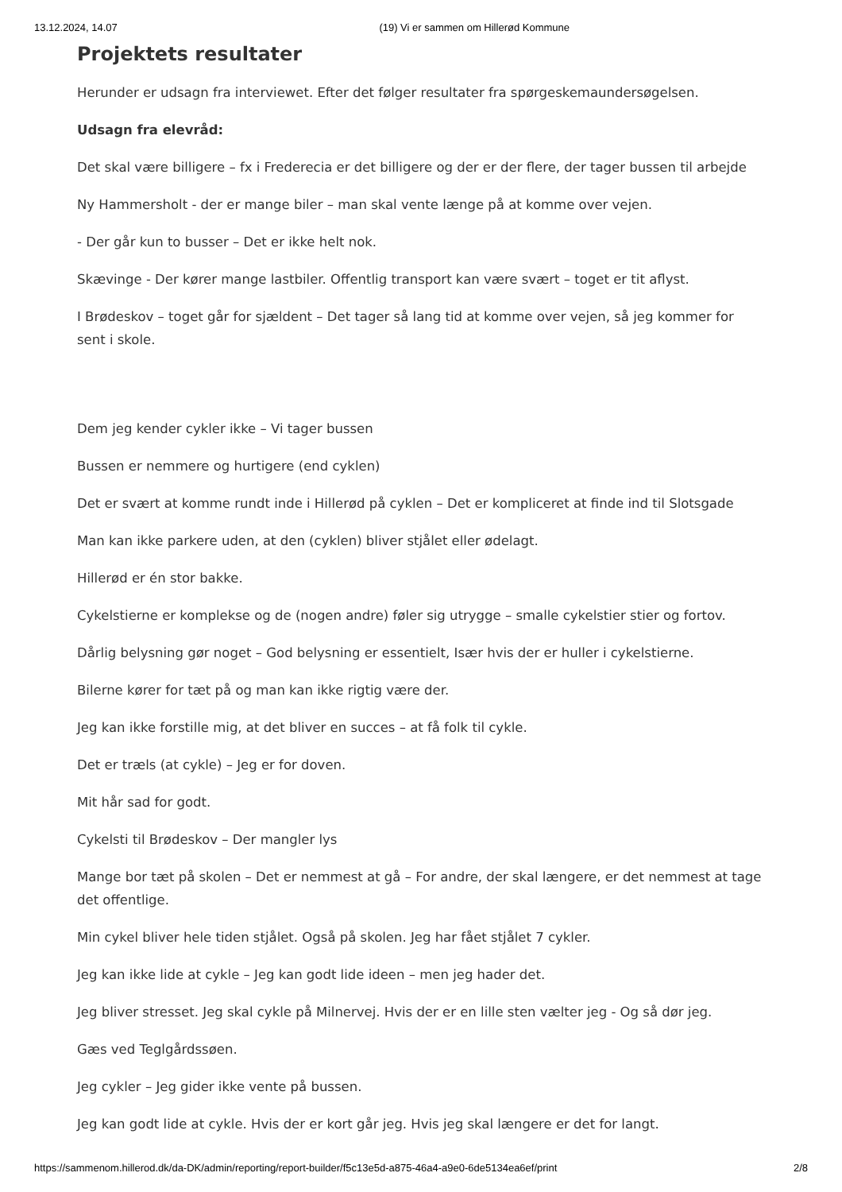13.12.2024, 14.07 (19) Vi er sammen om Hillerød Kommune
Projektets resultater
Herunder er udsagn fra interviewet. Efter det følger resultater fra spørgeskemaundersøgelsen.
Udsagn fra elevråd:
Det skal være billigere – fx i Frederecia er det billigere og der er der flere, der tager bussen til arbejde
Ny Hammersholt - der er mange biler – man skal vente længe på at komme over vejen.
- Der går kun to busser – Det er ikke helt nok.
Skævinge - Der kører mange lastbiler. Offentlig transport kan være svært – toget er tit aflyst.
I Brødeskov – toget går for sjældent – Det tager så lang tid at komme over vejen, så jeg kommer for sent i skole.
Dem jeg kender cykler ikke – Vi tager bussen
Bussen er nemmere og hurtigere (end cyklen)
Det er svært at komme rundt inde i Hillerød på cyklen – Det er kompliceret at finde ind til Slotsgade
Man kan ikke parkere uden, at den (cyklen) bliver stjålet eller ødelagt.
Hillerød er én stor bakke.
Cykelstierne er komplekse og de (nogen andre) føler sig utrygge – smalle cykelstier stier og fortov.
Dårlig belysning gør noget – God belysning er essentielt, Især hvis der er huller i cykelstierne.
Bilerne kører for tæt på og man kan ikke rigtig være der.
Jeg kan ikke forstille mig, at det bliver en succes – at få folk til cykle.
Det er træls (at cykle) – Jeg er for doven.
Mit hår sad for godt.
Cykelsti til Brødeskov – Der mangler lys
Mange bor tæt på skolen – Det er nemmest at gå – For andre, der skal længere, er det nemmest at tage det offentlige.
Min cykel bliver hele tiden stjålet. Også på skolen. Jeg har fået stjålet 7 cykler.
Jeg kan ikke lide at cykle – Jeg kan godt lide ideen – men jeg hader det.
Jeg bliver stresset. Jeg skal cykle på Milnervej. Hvis der er en lille sten vælter jeg - Og så dør jeg.
Gæs ved Teglgårdssøen.
Jeg cykler – Jeg gider ikke vente på bussen.
Jeg kan godt lide at cykle. Hvis der er kort går jeg. Hvis jeg skal længere er det for langt.
https://sammenom.hillerod.dk/da-DK/admin/reporting/report-builder/f5c13e5d-a875-46a4-a9e0-6de5134ea6ef/print 2/8